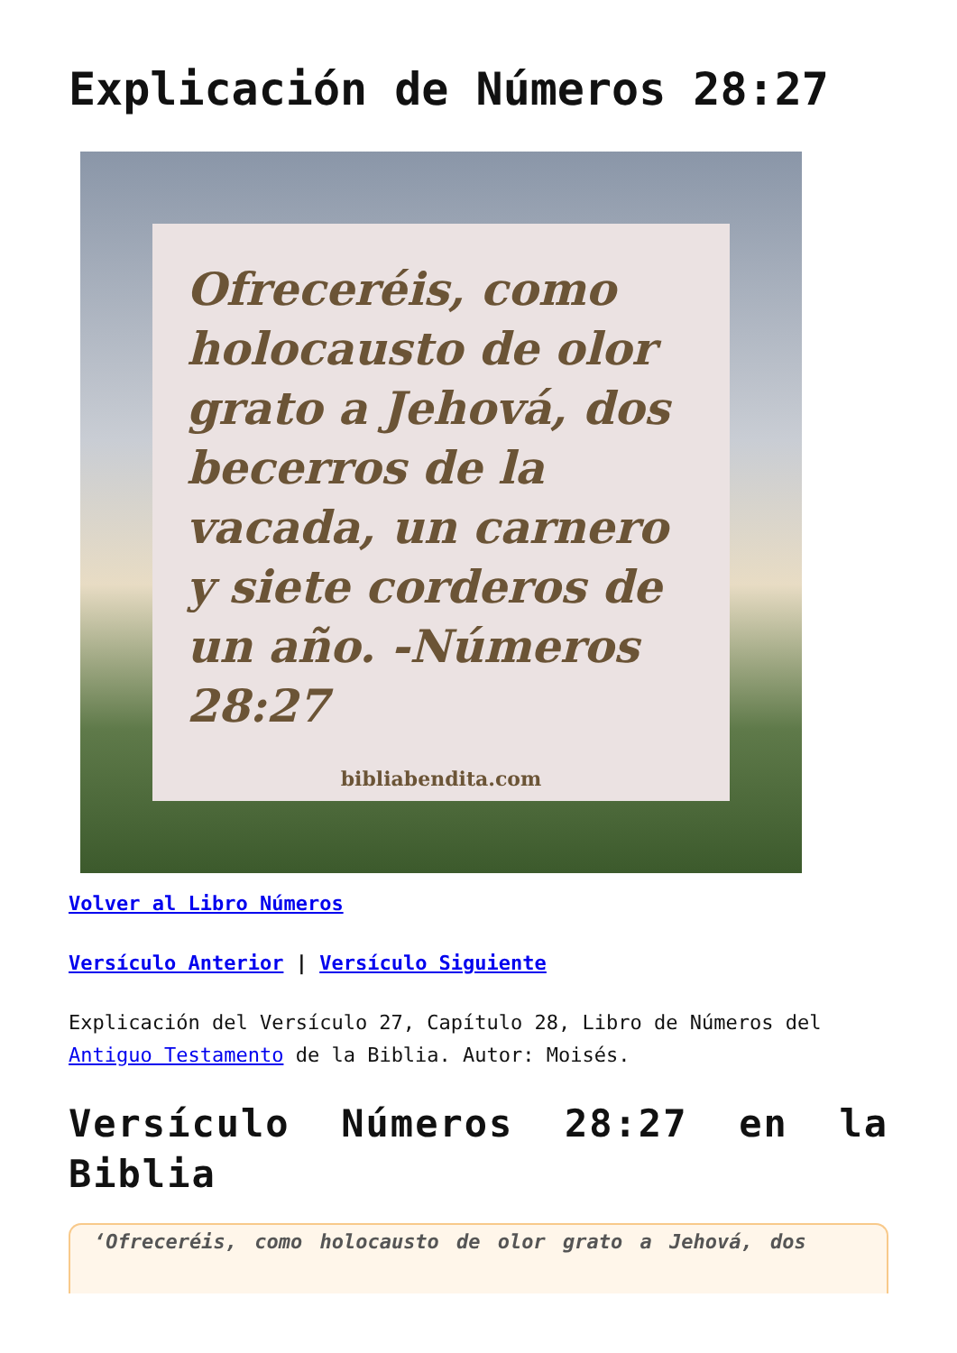Explicación de Números 28:27
Ofreceréis, como holocausto de olor grato a Jehová, dos becerros de la vacada, un carnero y siete corderos de un año. -Números 28:27
bibliabendita.com
Volver al Libro Números
Versículo Anterior | Versículo Siguiente
Explicación del Versículo 27, Capítulo 28, Libro de Números del Antiguo Testamento de la Biblia. Autor: Moisés.
Versículo Números 28:27 en la Biblia
‘Ofreceréis, como holocausto de olor grato a Jehová, dos